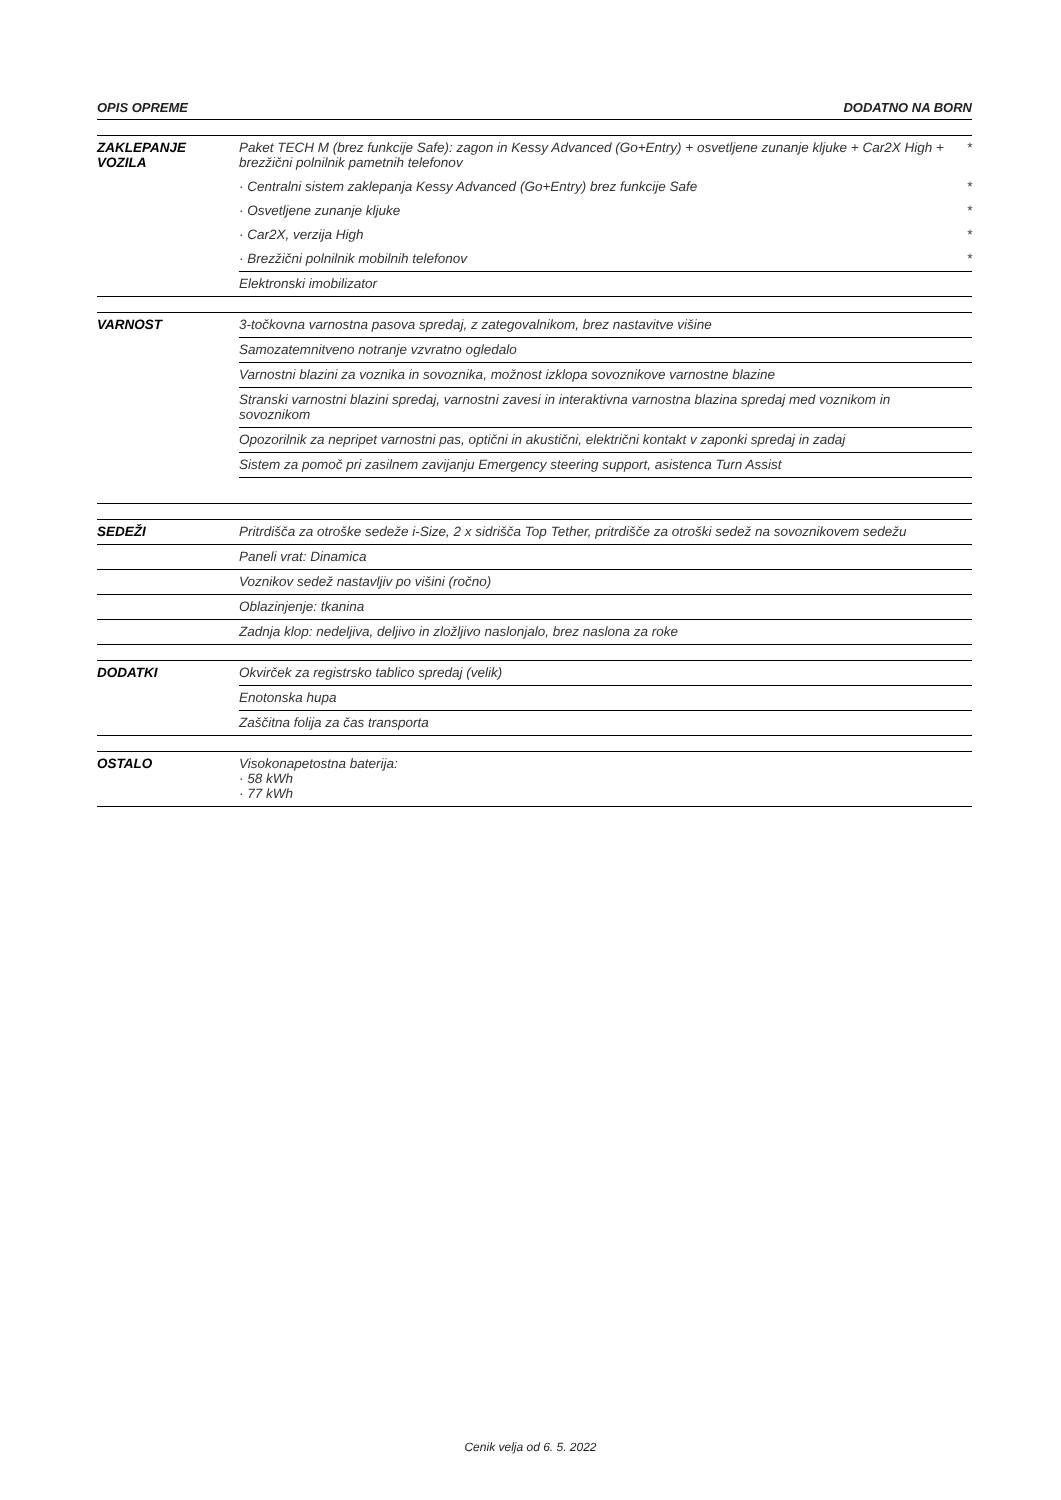OPIS OPREME DODATNO NA BORN
| ZAKLEPANJE VOZILA | Paket TECH M (brez funkcije Safe): zagon in Kessy Advanced (Go+Entry) + osvetljene zunanje kljuke + Car2X High + brezžični polnilnik pametnih telefonov | * |
| | · Centralni sistem zaklepanja Kessy Advanced (Go+Entry) brez funkcije Safe | * |
| | · Osvetljene zunanje kljuke | * |
| | · Car2X, verzija High | * |
| | · Brezžični polnilnik mobilnih telefonov | * |
| | Elektronski imobilizator | |
| VARNOST | 3-točkovna varnostna pasova spredaj, z zategovalnikom, brez nastavitve višine | |
| | Samozatemnitveno notranje vzvratno ogledalo | |
| | Varnostni blazini za voznika in sovoznika, možnost izklopa sovoznikove varnostne blazine | |
| | Stranski varnostni blazini spredaj, varnostni zavesi in interaktivna varnostna blazina spredaj med voznikom in sovoznikom | |
| | Opozorilnik za nepripet varnostni pas, optični in akustični, električni kontakt v zaponki spredaj in zadaj | |
| | Sistem za pomoč pri zasilnem zavijanju Emergency steering support, asistenca Turn Assist | |
| SEDEŽI | Pritrdišča za otroške sedeže i-Size, 2 x sidrišča Top Tether, pritrdišče za otroški sedež na sovoznikovem sedežu | |
| | Paneli vrat: Dinamica | |
| | Voznikov sedež nastavljiv po višini (ročno) | |
| | Oblazinjenje: tkanina | |
| | Zadnja klop: nedeljiva, deljivo in zložljivo naslonjalo, brez naslona za roke | |
| DODATKI | Okvirček za registrsko tablico spredaj (velik) | |
| | Enotonska hupa | |
| | Zaščitna folija za čas transporta | |
| OSTALO | Visokonapetostna baterija: · 58 kWh · 77 kWh | |
Cenik velja od 6. 5. 2022